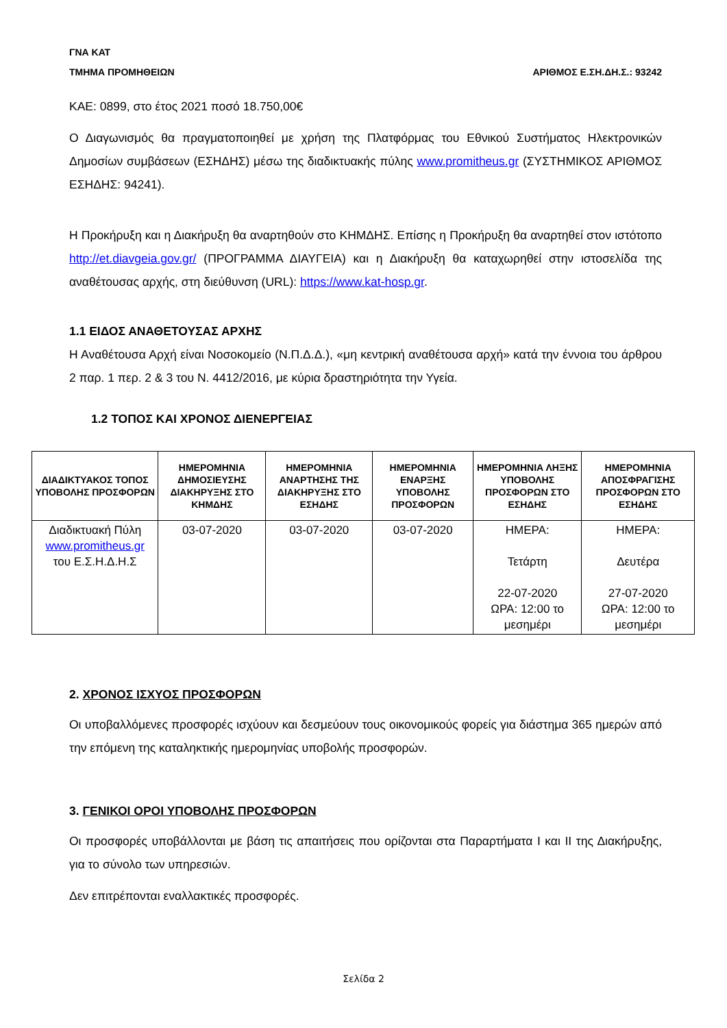ΓΝΑ ΚΑΤ
ΤΜΗΜΑ ΠΡΟΜΗΘΕΙΩΝ ΑΡΙΘΜΟΣ Ε.ΣΗ.ΔΗ.Σ.: 93242
ΚΑΕ: 0899, στο έτος 2021 ποσό 18.750,00€
Ο Διαγωνισμός θα πραγματοποιηθεί με χρήση της Πλατφόρμας του Εθνικού Συστήματος Ηλεκτρονικών Δημοσίων συμβάσεων (ΕΣΗΔΗΣ) μέσω της διαδικτυακής πύλης www.promitheus.gr (ΣΥΣΤΗΜΙΚΟΣ ΑΡΙΘΜΟΣ ΕΣΗΔΗΣ: 94241).
Η Προκήρυξη και η Διακήρυξη θα αναρτηθούν στο ΚΗΜΔΗΣ. Επίσης η Προκήρυξη θα αναρτηθεί στον ιστότοπο http://et.diavgeia.gov.gr/ (ΠΡΟΓΡΑΜΜΑ ΔΙΑΥΓΕΙΑ) και η Διακήρυξη θα καταχωρηθεί στην ιστοσελίδα της αναθέτουσας αρχής, στη διεύθυνση (URL): https://www.kat-hosp.gr.
1.1 ΕΙΔΟΣ ΑΝΑΘΕΤΟΥΣΑΣ ΑΡΧΗΣ
Η Αναθέτουσα Αρχή είναι Νοσοκομείο (Ν.Π.Δ.Δ.), «μη κεντρική αναθέτουσα αρχή» κατά την έννοια του άρθρου 2 παρ. 1 περ. 2 & 3 του Ν. 4412/2016, με κύρια δραστηριότητα την Υγεία.
1.2 ΤΟΠΟΣ ΚΑΙ ΧΡΟΝΟΣ ΔΙΕΝΕΡΓΕΙΑΣ
| ΔΙΑΔΙΚΤΥΑΚΟΣ ΤΟΠΟΣ ΥΠΟΒΟΛΗΣ ΠΡΟΣΦΟΡΩΝ | ΗΜΕΡΟΜΗΝΙΑ ΔΗΜΟΣΙΕΥΣΗΣ ΔΙΑΚΗΡΥΞΗΣ ΣΤΟ ΚΗΜΔΗΣ | ΗΜΕΡΟΜΗΝΙΑ ΑΝΑΡΤΗΣΗΣ ΤΗΣ ΔΙΑΚΗΡΥΞΗΣ ΣΤΟ ΕΣΗΔΗΣ | ΗΜΕΡΟΜΗΝΙΑ ΕΝΑΡΞΗΣ ΥΠΟΒΟΛΗΣ ΠΡΟΣΦΟΡΩΝ | ΗΜΕΡΟΜΗΝΙΑ ΛΗΞΗΣ ΥΠΟΒΟΛΗΣ ΠΡΟΣΦΟΡΩΝ ΣΤΟ ΕΣΗΔΗΣ | ΗΜΕΡΟΜΗΝΙΑ ΑΠΟΣΦΡΑΓΙΣΗΣ ΠΡΟΣΦΟΡΩΝ ΣΤΟ ΕΣΗΔΗΣ |
| --- | --- | --- | --- | --- | --- |
| Διαδικτυακή Πύλη www.promitheus.gr του Ε.Σ.Η.Δ.Η.Σ | 03-07-2020 | 03-07-2020 | 03-07-2020 | ΗΜΕΡΑ: Τετάρτη 22-07-2020 ΩΡΑ: 12:00 το μεσημέρι | ΗΜΕΡΑ: Δευτέρα 27-07-2020 ΩΡΑ: 12:00 το μεσημέρι |
2. ΧΡΟΝΟΣ ΙΣΧΥΟΣ ΠΡΟΣΦΟΡΩΝ
Οι υποβαλλόμενες προσφορές ισχύουν και δεσμεύουν τους οικονομικούς φορείς για διάστημα 365 ημερών από την επόμενη της καταληκτικής ημερομηνίας υποβολής προσφορών.
3. ΓΕΝΙΚΟΙ ΟΡΟΙ ΥΠΟΒΟΛΗΣ ΠΡΟΣΦΟΡΩΝ
Οι προσφορές υποβάλλονται με βάση τις απαιτήσεις που ορίζονται στα Παραρτήματα Ι και ΙΙ της Διακήρυξης, για το σύνολο των υπηρεσιών.
Δεν επιτρέπονται εναλλακτικές προσφορές.
Σελίδα 2